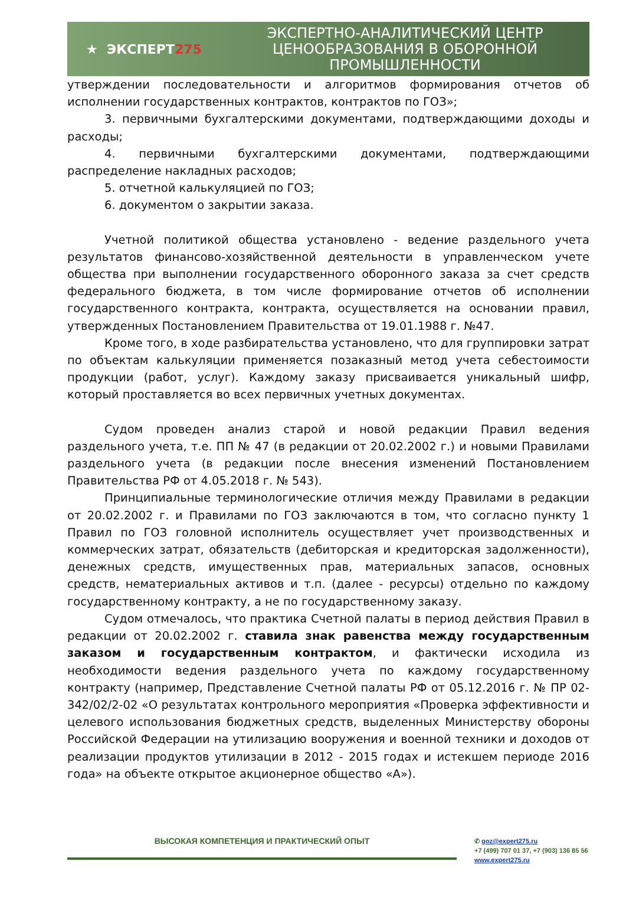★ ЭКСПЕРТ 275
ЭКСПЕРТНО-АНАЛИТИЧЕСКИЙ ЦЕНТР
ЦЕНООБРАЗОВАНИЯ В ОБОРОННОЙ
ПРОМЫШЛЕННОСТИ
утверждении последовательности и алгоритмов формирования отчетов об исполнении государственных контрактов, контрактов по ГОЗ»;
3. первичными бухгалтерскими документами, подтверждающими доходы и расходы;
4. первичными бухгалтерскими документами, подтверждающими распределение накладных расходов;
5. отчетной калькуляцией по ГОЗ;
6. документом о закрытии заказа.
Учетной политикой общества установлено - ведение раздельного учета результатов финансово-хозяйственной деятельности в управленческом учете общества при выполнении государственного оборонного заказа за счет средств федерального бюджета, в том числе формирование отчетов об исполнении государственного контракта, контракта, осуществляется на основании правил, утвержденных Постановлением Правительства от 19.01.1988 г. №47.
Кроме того, в ходе разбирательства установлено, что для группировки затрат по объектам калькуляции применяется позаказный метод учета себестоимости продукции (работ, услуг). Каждому заказу присваивается уникальный шифр, который проставляется во всех первичных учетных документах.
Судом проведен анализ старой и новой редакции Правил ведения раздельного учета, т.е. ПП № 47 (в редакции от 20.02.2002 г.) и новыми Правилами раздельного учета (в редакции после внесения изменений Постановлением Правительства РФ от 4.05.2018 г. № 543).
Принципиальные терминологические отличия между Правилами в редакции от 20.02.2002 г. и Правилами по ГОЗ заключаются в том, что согласно пункту 1 Правил по ГОЗ головной исполнитель осуществляет учет производственных и коммерческих затрат, обязательств (дебиторская и кредиторская задолженности), денежных средств, имущественных прав, материальных запасов, основных средств, нематериальных активов и т.п. (далее - ресурсы) отдельно по каждому государственному контракту, а не по государственному заказу.
Судом отмечалось, что практика Счетной палаты в период действия Правил в редакции от 20.02.2002 г. ставила знак равенства между государственным заказом и государственным контрактом, и фактически исходила из необходимости ведения раздельного учета по каждому государственному контракту (например, Представление Счетной палаты РФ от 05.12.2016 г. № ПР 02-342/02/2-02 «О результатах контрольного мероприятия «Проверка эффективности и целевого использования бюджетных средств, выделенных Министерству обороны Российской Федерации на утилизацию вооружения и военной техники и доходов от реализации продуктов утилизации в 2012 - 2015 годах и истекшем периоде 2016 года» на объекте открытое акционерное общество «А»).
ВЫСОКАЯ КОМПЕТЕНЦИЯ И ПРАКТИЧЕСКИЙ ОПЫТ
✆ goz@expert275.ru
+7 (499) 707 01 37, +7 (903) 136 85 56
www.expert275.ru